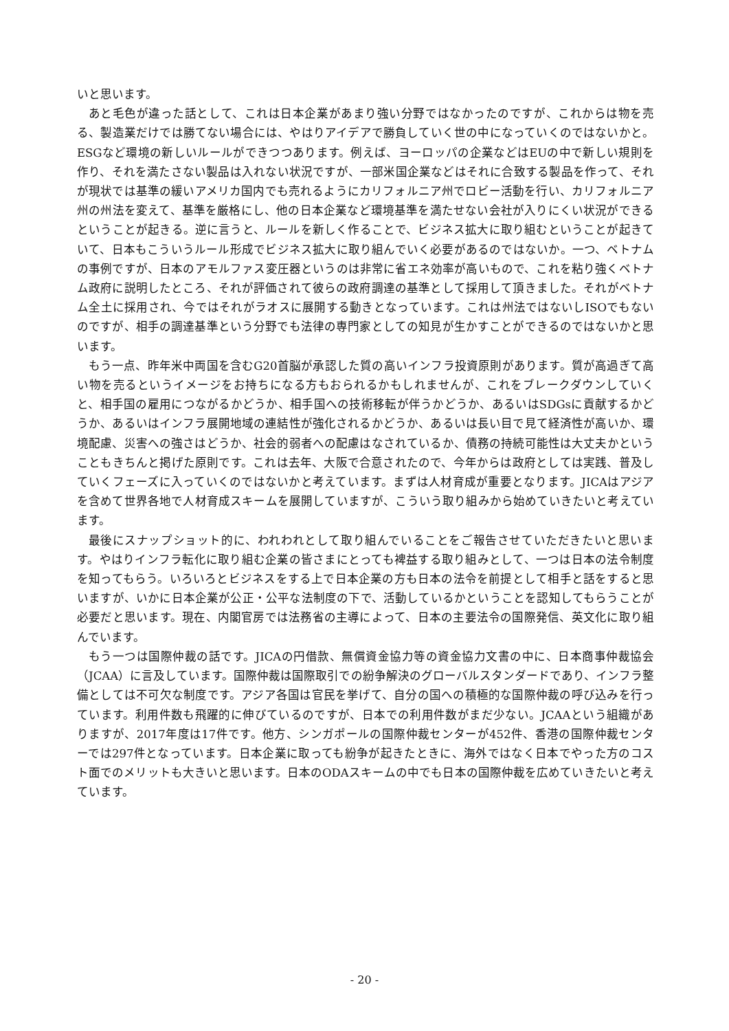いと思います。
あと毛色が違った話として、これは日本企業があまり強い分野ではなかったのですが、これからは物を売る、製造業だけでは勝てない場合には、やはりアイデアで勝負していく世の中になっていくのではないかと。ESGなど環境の新しいルールができつつあります。例えば、ヨーロッパの企業などはEUの中で新しい規則を作り、それを満たさない製品は入れない状況ですが、一部米国企業などはそれに合致する製品を作って、それが現状では基準の緩いアメリカ国内でも売れるようにカリフォルニア州でロビー活動を行い、カリフォルニア州の州法を変えて、基準を厳格にし、他の日本企業など環境基準を満たせない会社が入りにくい状況ができるということが起きる。逆に言うと、ルールを新しく作ることで、ビジネス拡大に取り組むということが起きていて、日本もこういうルール形成でビジネス拡大に取り組んでいく必要があるのではないか。一つ、ベトナムの事例ですが、日本のアモルファス変圧器というのは非常に省エネ効率が高いもので、これを粘り強くベトナム政府に説明したところ、それが評価されて彼らの政府調達の基準として採用して頂きました。それがベトナム全土に採用され、今ではそれがラオスに展開する動きとなっています。これは州法ではないしISOでもないのですが、相手の調達基準という分野でも法律の専門家としての知見が生かすことができるのではないかと思います。
もう一点、昨年米中両国を含むG20首脳が承認した質の高いインフラ投資原則があります。質が高過ぎて高い物を売るというイメージをお持ちになる方もおられるかもしれませんが、これをブレークダウンしていくと、相手国の雇用につながるかどうか、相手国への技術移転が伴うかどうか、あるいはSDGsに貢献するかどうか、あるいはインフラ展開地域の連結性が強化されるかどうか、あるいは長い目で見て経済性が高いか、環境配慮、災害への強さはどうか、社会的弱者への配慮はなされているか、債務の持続可能性は大丈夫かということもきちんと掲げた原則です。これは去年、大阪で合意されたので、今年からは政府としては実践、普及していくフェーズに入っていくのではないかと考えています。まずは人材育成が重要となります。JICAはアジアを含めて世界各地で人材育成スキームを展開していますが、こういう取り組みから始めていきたいと考えています。
最後にスナップショット的に、われわれとして取り組んでいることをご報告させていただきたいと思います。やはりインフラ転化に取り組む企業の皆さまにとっても裨益する取り組みとして、一つは日本の法令制度を知ってもらう。いろいろとビジネスをする上で日本企業の方も日本の法令を前提として相手と話をすると思いますが、いかに日本企業が公正・公平な法制度の下で、活動しているかということを認知してもらうことが必要だと思います。現在、内閣官房では法務省の主導によって、日本の主要法令の国際発信、英文化に取り組んでいます。
もう一つは国際仲裁の話です。JICAの円借款、無償資金協力等の資金協力文書の中に、日本商事仲裁協会（JCAA）に言及しています。国際仲裁は国際取引での紛争解決のグローバルスタンダードであり、インフラ整備としては不可欠な制度です。アジア各国は官民を挙げて、自分の国への積極的な国際仲裁の呼び込みを行っています。利用件数も飛躍的に伸びているのですが、日本での利用件数がまだ少ない。JCAAという組織がありますが、2017年度は17件です。他方、シンガポールの国際仲裁センターが452件、香港の国際仲裁センターでは297件となっています。日本企業に取っても紛争が起きたときに、海外ではなく日本でやった方のコスト面でのメリットも大きいと思います。日本のODAスキームの中でも日本の国際仲裁を広めていきたいと考えています。
- 20 -